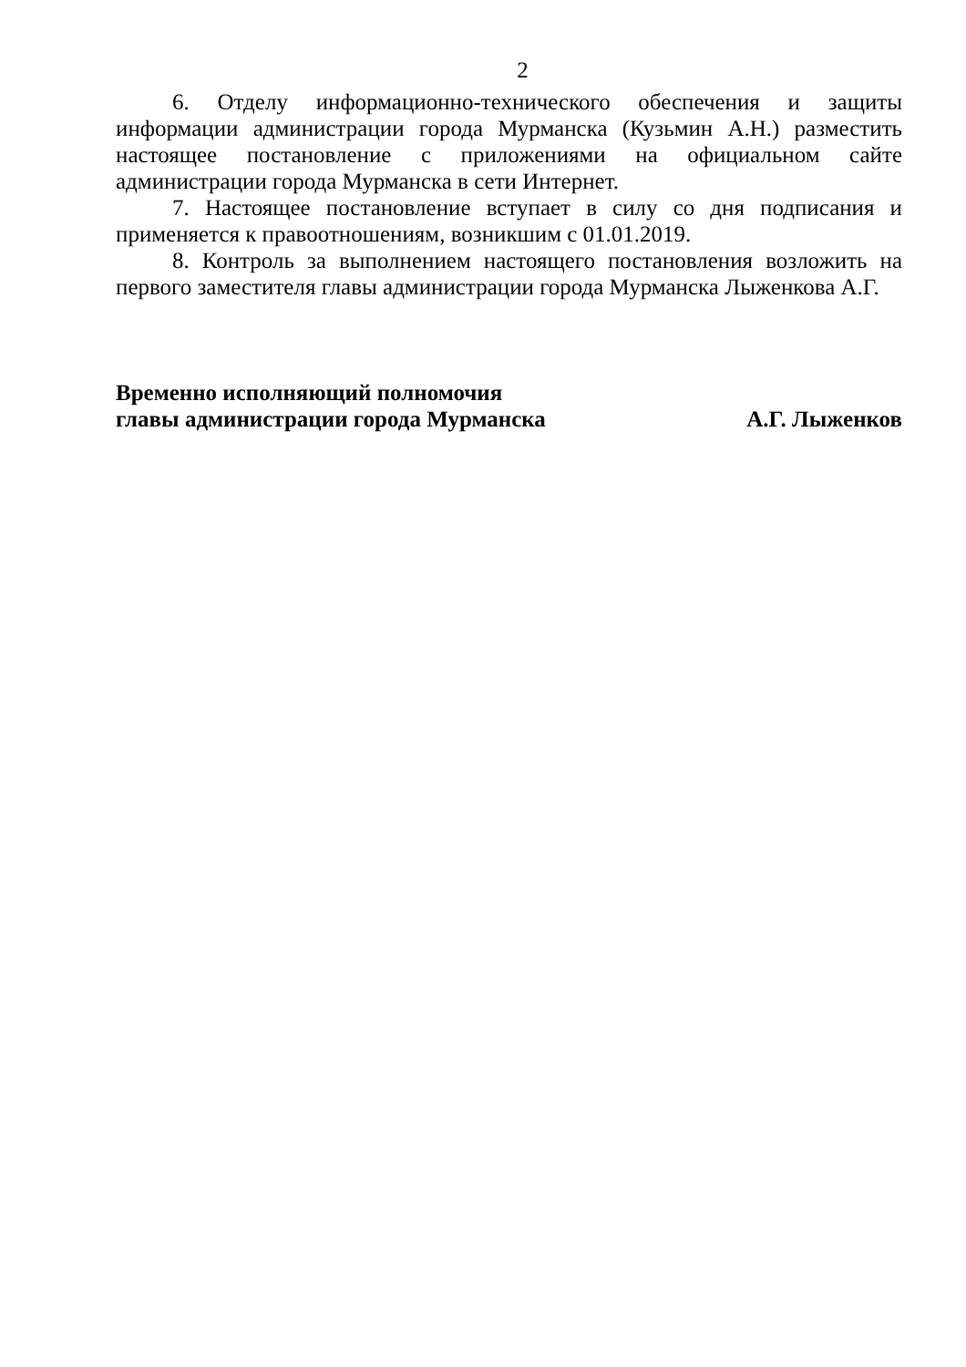2
6. Отделу информационно-технического обеспечения и защиты информации администрации города Мурманска (Кузьмин А.Н.) разместить настоящее постановление с приложениями на официальном сайте администрации города Мурманска в сети Интернет.
7. Настоящее постановление вступает в силу со дня подписания и применяется к правоотношениям, возникшим с 01.01.2019.
8. Контроль за выполнением настоящего постановления возложить на первого заместителя главы администрации города Мурманска Лыженкова А.Г.
Временно исполняющий полномочия
главы администрации города Мурманска
А.Г. Лыженков